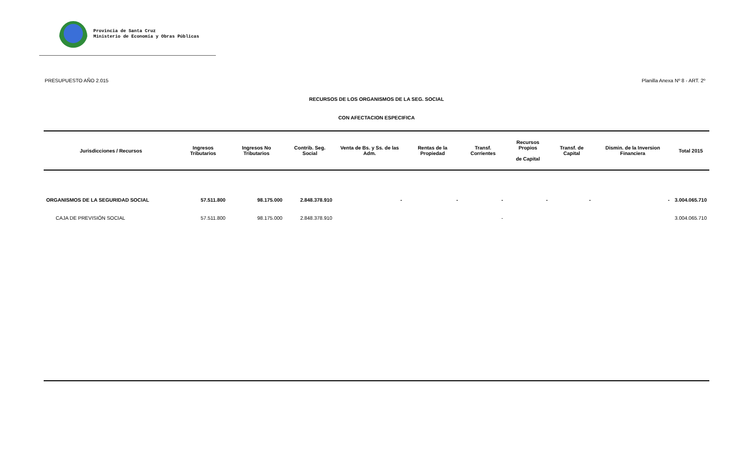Provincia de Santa Cruz
Ministerio de Economía y Obras Públicas
PRESUPUESTO AÑO 2.015 Planilla Anexa Nº 8 - ART. 2º
RECURSOS DE LOS ORGANISMOS DE LA SEG. SOCIAL
CON AFECTACION ESPECIFICA
| Jurisdicciones / Recursos | Ingresos Tributarios | Ingresos No Tributarios | Contrib. Seg. Social | Venta de Bs. y Ss. de las Adm. | Rentas de la Propiedad | Transf. Corrientes | Recursos Propios de Capital | Transf. de Capital | Dismin. de la Inversion Financiera | Total 2015 |
| --- | --- | --- | --- | --- | --- | --- | --- | --- | --- | --- |
| ORGANISMOS DE LA SEGURIDAD SOCIAL | 57.511.800 | 98.175.000 | 2.848.378.910 | - | - | - | - | - | - | 3.004.065.710 |
| CAJA DE PREVISIÓN SOCIAL | 57.511.800 | 98.175.000 | 2.848.378.910 | | | - | | | | 3.004.065.710 |